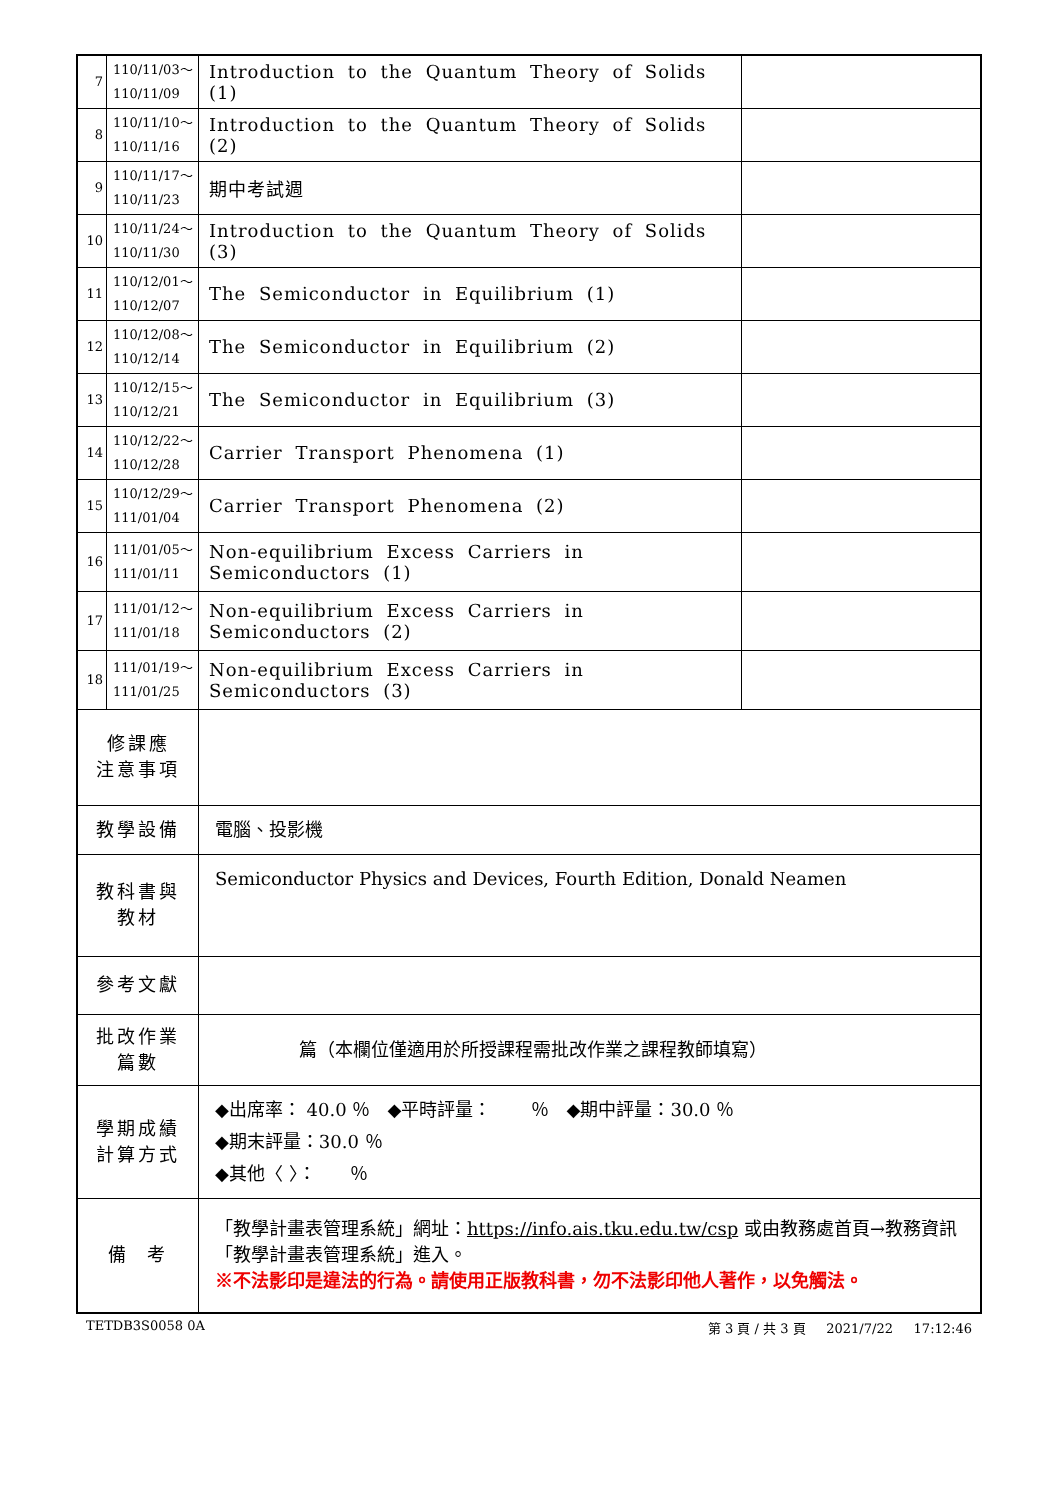| 7 | 110/11/03～ 110/11/09 | Introduction to the Quantum Theory of Solids (1) | |
| 8 | 110/11/10～ 110/11/16 | Introduction to the Quantum Theory of Solids (2) | |
| 9 | 110/11/17～ 110/11/23 | 期中考試週 | |
| 10 | 110/11/24～ 110/11/30 | Introduction to the Quantum Theory of Solids (3) | |
| 11 | 110/12/01～ 110/12/07 | The Semiconductor in Equilibrium (1) | |
| 12 | 110/12/08～ 110/12/14 | The Semiconductor in Equilibrium (2) | |
| 13 | 110/12/15～ 110/12/21 | The Semiconductor in Equilibrium (3) | |
| 14 | 110/12/22～ 110/12/28 | Carrier Transport Phenomena (1) | |
| 15 | 110/12/29～ 111/01/04 | Carrier Transport Phenomena (2) | |
| 16 | 111/01/05～ 111/01/11 | Non-equilibrium Excess Carriers in Semiconductors (1) | |
| 17 | 111/01/12～ 111/01/18 | Non-equilibrium Excess Carriers in Semiconductors (2) | |
| 18 | 111/01/19～ 111/01/25 | Non-equilibrium Excess Carriers in Semiconductors (3) | |
| 修課應 注意事項 | | | |
| 教學設備 | | 電腦、投影機 | |
| 教科書與 教材 | | Semiconductor Physics and Devices, Fourth Edition, Donald Neamen | |
| 參考文獻 | | | |
| 批改作業 篇數 | | 篇（本欄位僅適用於所授課程需批改作業之課程教師填寫） | |
| 學期成績 計算方式 | | ◆出席率： 40.0 ％ ◆平時評量： ％ ◆期中評量：30.0 ％ ◆期末評量：30.0 ％ ◆其他〈 〉： ％ | |
| 備 考 | | 「教學計畫表管理系統」網址： https://info.ais.tku.edu.tw/csp 或由教務處首頁→教務資訊「教學計畫表管理系統」進入。 ※不法影印是違法的行為。請使用正版教科書，勿不法影印他人著作，以免觸法。 | |
TETDB3S0058 0A 第 3 頁 / 共 3 頁 2021/7/22 17:12:46